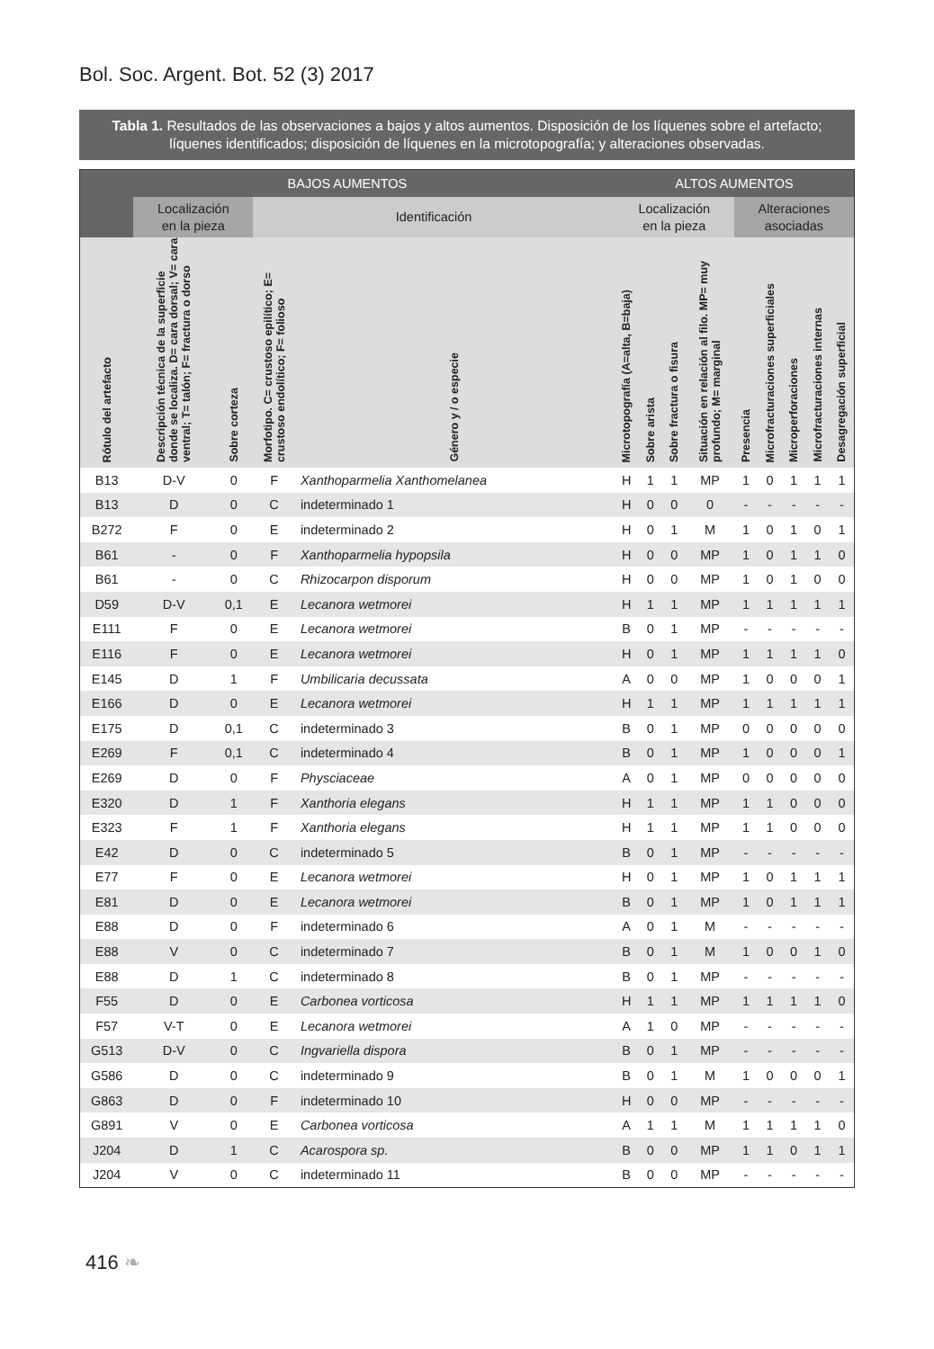Bol. Soc. Argent. Bot. 52 (3) 2017
Tabla 1. Resultados de las observaciones a bajos y altos aumentos. Disposición de los líquenes sobre el artefacto; líquenes identificados; disposición de líquenes en la microtopografía; y alteraciones observadas.
| BAJOS AUMENTOS | | | | | ALTOS AUMENTOS | | | | | | | | |
| --- | --- | --- | --- | --- | --- | --- | --- | --- | --- | --- | --- | --- | --- |
| | Localización en la pieza | | Identificación | | Localización en la pieza | | | | Alteraciones asociadas | | | | |
| Rótulo del artefacto | Descripción técnica de la superficie donde se localiza. D= cara dorsal; V= cara ventral; T= talón; F= fractura o dorso | Sobre corteza | Morfotipo. C= crustoso epilítico; E= crustoso endolítico; F= folioso | Género y / o especie | Microtopografía (A=alta, B=baja) | Sobre arista | Sobre fractura o fisura | Situación en relación al filo. MP= muy profundo; M= marginal | Presencia | Microfracturaciones superficiales | Microperforaciones | Microfracturaciones internas | Desagregación superficial |
| B13 | D-V | 0 | F | Xanthoparmelia Xanthomelanea | H | 1 | 1 | MP | 1 | 0 | 1 | 1 | 1 |
| B13 | D | 0 | C | indeterminado 1 | H | 0 | 0 | 0 | - | - | - | - | - |
| B272 | F | 0 | E | indeterminado 2 | H | 0 | 1 | M | 1 | 0 | 1 | 0 | 1 |
| B61 | - | 0 | F | Xanthoparmelia hypopsila | H | 0 | 0 | MP | 1 | 0 | 1 | 1 | 0 |
| B61 | - | 0 | C | Rhizocarpon disporum | H | 0 | 0 | MP | 1 | 0 | 1 | 0 | 0 |
| D59 | D-V | 0,1 | E | Lecanora wetmorei | H | 1 | 1 | MP | 1 | 1 | 1 | 1 | 1 |
| E111 | F | 0 | E | Lecanora wetmorei | B | 0 | 1 | MP | - | - | - | - | - |
| E116 | F | 0 | E | Lecanora wetmorei | H | 0 | 1 | MP | 1 | 1 | 1 | 1 | 0 |
| E145 | D | 1 | F | Umbilicaria decussata | A | 0 | 0 | MP | 1 | 0 | 0 | 0 | 1 |
| E166 | D | 0 | E | Lecanora wetmorei | H | 1 | 1 | MP | 1 | 1 | 1 | 1 | 1 |
| E175 | D | 0,1 | C | indeterminado 3 | B | 0 | 1 | MP | 0 | 0 | 0 | 0 | 0 |
| E269 | F | 0,1 | C | indeterminado 4 | B | 0 | 1 | MP | 1 | 0 | 0 | 0 | 1 |
| E269 | D | 0 | F | Physciaceae | A | 0 | 1 | MP | 0 | 0 | 0 | 0 | 0 |
| E320 | D | 1 | F | Xanthoria elegans | H | 1 | 1 | MP | 1 | 1 | 0 | 0 | 0 |
| E323 | F | 1 | F | Xanthoria elegans | H | 1 | 1 | MP | 1 | 1 | 0 | 0 | 0 |
| E42 | D | 0 | C | indeterminado 5 | B | 0 | 1 | MP | - | - | - | - | - |
| E77 | F | 0 | E | Lecanora wetmorei | H | 0 | 1 | MP | 1 | 0 | 1 | 1 | 1 |
| E81 | D | 0 | E | Lecanora wetmorei | B | 0 | 1 | MP | 1 | 0 | 1 | 1 | 1 |
| E88 | D | 0 | F | indeterminado 6 | A | 0 | 1 | M | - | - | - | - | - |
| E88 | V | 0 | C | indeterminado 7 | B | 0 | 1 | M | 1 | 0 | 0 | 1 | 0 |
| E88 | D | 1 | C | indeterminado 8 | B | 0 | 1 | MP | - | - | - | - | - |
| F55 | D | 0 | E | Carbonea vorticosa | H | 1 | 1 | MP | 1 | 1 | 1 | 1 | 0 |
| F57 | V-T | 0 | E | Lecanora wetmorei | A | 1 | 0 | MP | - | - | - | - | - |
| G513 | D-V | 0 | C | Ingvariella dispora | B | 0 | 1 | MP | - | - | - | - | - |
| G586 | D | 0 | C | indeterminado 9 | B | 0 | 1 | M | 1 | 0 | 0 | 0 | 1 |
| G863 | D | 0 | F | indeterminado 10 | H | 0 | 0 | MP | - | - | - | - | - |
| G891 | V | 0 | E | Carbonea vorticosa | A | 1 | 1 | M | 1 | 1 | 1 | 1 | 0 |
| J204 | D | 1 | C | Acarospora sp. | B | 0 | 0 | MP | 1 | 1 | 0 | 1 | 1 |
| J204 | V | 0 | C | indeterminado 11 | B | 0 | 0 | MP | - | - | - | - | - |
416 ❧